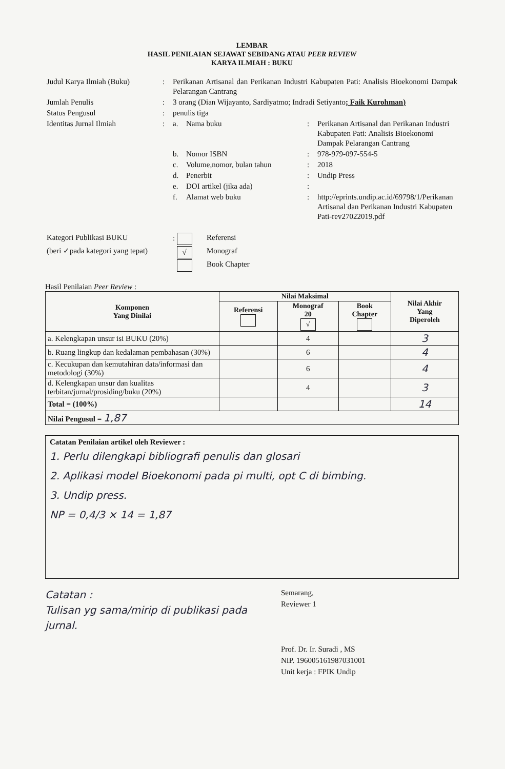LEMBAR
HASIL PENILAIAN SEJAWAT SEBIDANG ATAU PEER REVIEW
KARYA ILMIAH : BUKU
| Judul Karya Ilmiah (Buku) | : | Perikanan Artisanal dan Perikanan Industri Kabupaten Pati: Analisis Bioekonomi Dampak Pelarangan Cantrang | | | |
| Jumlah Penulis | : | 3 orang (Dian Wijayanto, Sardiyatmo; Indradi Setiyanto ; Faik Kurohman) | | | |
| Status Pengusul | : | penulis tiga | | | |
| Identitas Jurnal Ilmiah | : | a. | Nama buku | : | Perikanan Artisanal dan Perikanan Industri Kabupaten Pati: Analisis Bioekonomi Dampak Pelarangan Cantrang |
| | | b. | Nomor ISBN | : | 978-979-097-554-5 |
| | | c. | Volume,nomor, bulan tahun | : | 2018 |
| | | d. | Penerbit | : | Undip Press |
| | | e. | DOI artikel (jika ada) | : | |
| | | f. | Alamat web buku | : | http://eprints.undip.ac.id/69798/1/Perikanan Artisanal dan Perikanan Industri Kabupaten Pati-rev27022019.pdf |
| Kategori Publikasi BUKU | : | Referensi |
| (beri ✓pada kategori yang tepat) | √ | Monograf |
| | | Book Chapter |
Hasil Penilaian Peer Review :
| Komponen Yang Dinilai | Nilai Maksimal | | | Nilai Akhir Yang Diperoleh |
| --- | --- | --- | --- | --- |
| | Referensi | Monograf 20 √ | Book Chapter | |
| a. Kelengkapan unsur isi BUKU (20%) | | 4 | | 3 |
| b. Ruang lingkup dan kedalaman pembahasan (30%) | | 6 | | 4 |
| c. Kecukupan dan kemutahiran data/informasi dan metodologi (30%) | | 6 | | 4 |
| d. Kelengkapan unsur dan kualitas terbitan/jurnal/prosiding/buku (20%) | | 4 | | 3 |
| Total = (100%) | | | | 14 |
| Nilai Pengusul = 1,87 | | | | |
Catatan Penilaian artikel oleh Reviewer :
1. Perlu dilengkapi bibliografi penulis dan glosari
2. Aplikasi model Bioekonomi pada pi multi, opt C di bimbing.
3. Undip press.
NP = 0,4/3 × 14 = 1,87
Catatan :
Tulisan yg sama/mirip di publikasi pada jurnal.
Semarang,
Reviewer 1
Prof. Dr. Ir. Suradi , MS
NIP. 196005161987031001
Unit kerja : FPIK Undip